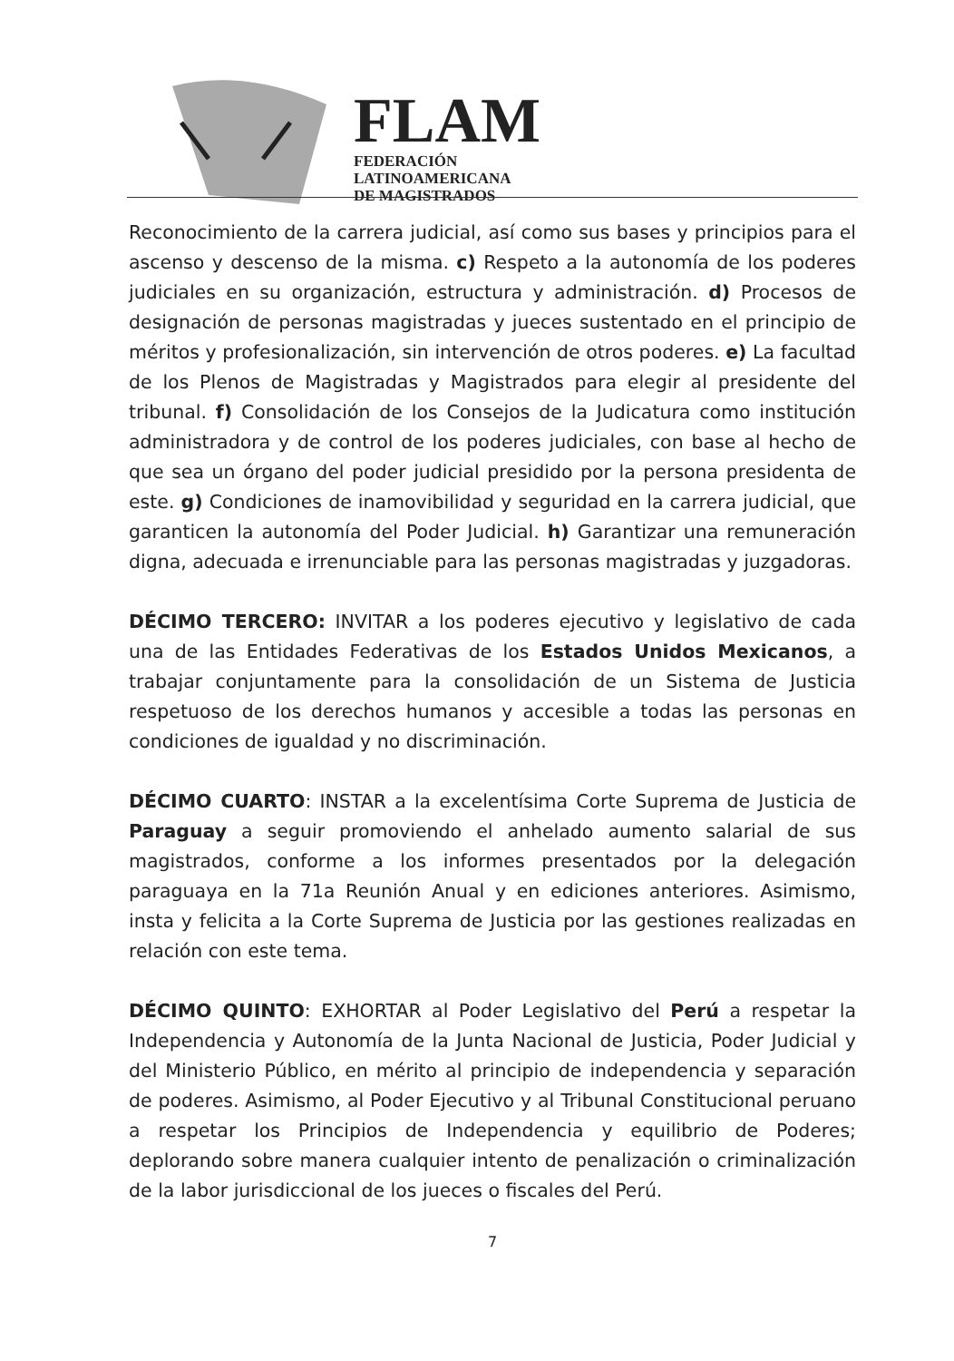FLAM
FEDERACIÓN
LATINOAMERICANA
DE MAGISTRADOS
Reconocimiento de la carrera judicial, así como sus bases y principios para el ascenso y descenso de la misma. c) Respeto a la autonomía de los poderes judiciales en su organización, estructura y administración. d) Procesos de designación de personas magistradas y jueces sustentado en el principio de méritos y profesionalización, sin intervención de otros poderes. e) La facultad de los Plenos de Magistradas y Magistrados para elegir al presidente del tribunal. f) Consolidación de los Consejos de la Judicatura como institución administradora y de control de los poderes judiciales, con base al hecho de que sea un órgano del poder judicial presidido por la persona presidenta de este. g) Condiciones de inamovibilidad y seguridad en la carrera judicial, que garanticen la autonomía del Poder Judicial. h) Garantizar una remuneración digna, adecuada e irrenunciable para las personas magistradas y juzgadoras.
DÉCIMO TERCERO: INVITAR a los poderes ejecutivo y legislativo de cada una de las Entidades Federativas de los Estados Unidos Mexicanos, a trabajar conjuntamente para la consolidación de un Sistema de Justicia respetuoso de los derechos humanos y accesible a todas las personas en condiciones de igualdad y no discriminación.
DÉCIMO CUARTO: INSTAR a la excelentísima Corte Suprema de Justicia de Paraguay a seguir promoviendo el anhelado aumento salarial de sus magistrados, conforme a los informes presentados por la delegación paraguaya en la 71a Reunión Anual y en ediciones anteriores. Asimismo, insta y felicita a la Corte Suprema de Justicia por las gestiones realizadas en relación con este tema.
DÉCIMO QUINTO: EXHORTAR al Poder Legislativo del Perú a respetar la Independencia y Autonomía de la Junta Nacional de Justicia, Poder Judicial y del Ministerio Público, en mérito al principio de independencia y separación de poderes. Asimismo, al Poder Ejecutivo y al Tribunal Constitucional peruano a respetar los Principios de Independencia y equilibrio de Poderes; deplorando sobre manera cualquier intento de penalización o criminalización de la labor jurisdiccional de los jueces o fiscales del Perú.
7